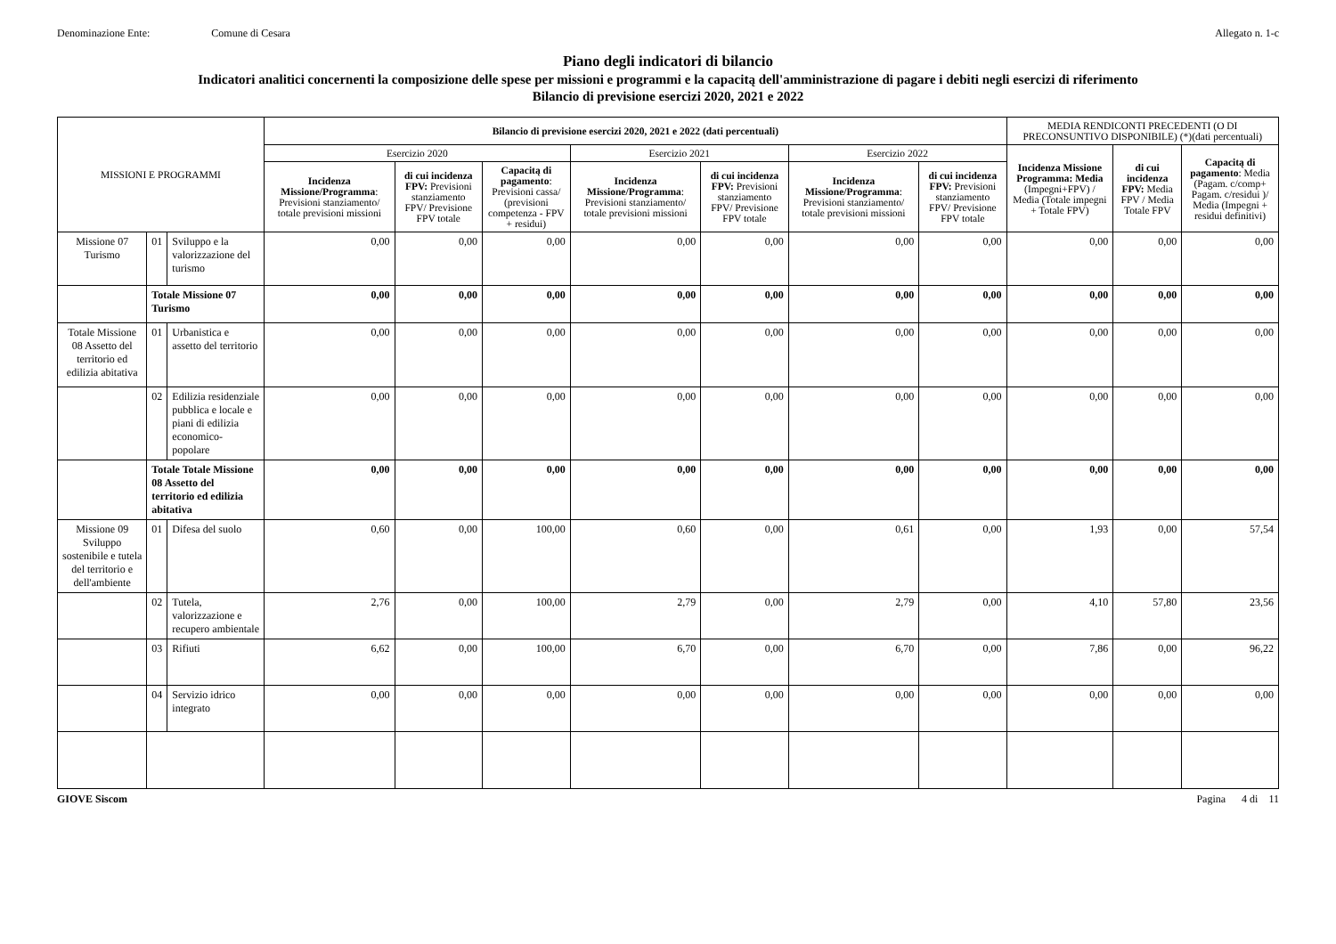Denominazione Ente: Comune di Cesara
Allegato n. 1-c
Piano degli indicatori di bilancio
Indicatori analitici concernenti la composizione delle spese per missioni e programmi e la capacitą dell'amministrazione di pagare i debiti negli esercizi di riferimento
Bilancio di previsione esercizi 2020, 2021 e 2022
| MISSIONI E PROGRAMMI | | | Bilancio di previsione esercizi 2020, 2021 e 2022 (dati percentuali) | | | | | | | MEDIA RENDICONTI PRECEDENTI (O DI PRECONSUNTIVO DISPONIBILE) (*)(dati percentuali) | | |
| --- | --- | --- | --- | --- | --- | --- | --- | --- | --- | --- | --- | --- |
| | | | Esercizio 2020 | | | Esercizio 2021 | | Esercizio 2022 | | Incidenza Missione Programma: Media (Impegni+FPV) / Media (Totale impegni + Totale FPV) | di cui incidenza FPV: Media FPV / Media Totale FPV | Capacitą di pagamento : Media (Pagam. c/comp+ Pagam. c/residui )/ Media (Impegni + residui definitivi) |
| | | | Incidenza Missione/Programma : Previsioni stanziamento/ totale previsioni missioni | di cui incidenza FPV: Previsioni stanziamento FPV/ Previsione FPV totale | Capacitą di pagamento : Previsioni cassa/ (previsioni competenza - FPV + residui) | Incidenza Missione/Programma : Previsioni stanziamento/ totale previsioni missioni | di cui incidenza FPV: Previsioni stanziamento FPV/ Previsione FPV totale | Incidenza Missione/Programma : Previsioni stanziamento/ totale previsioni missioni | di cui incidenza FPV: Previsioni stanziamento FPV/ Previsione FPV totale | | | |
| Missione 07 Turismo | 01 | Sviluppo e la valorizzazione del turismo | 0,00 | 0,00 | 0,00 | 0,00 | 0,00 | 0,00 | 0,00 | 0,00 | 0,00 | 0,00 |
| | Totale Missione 07 Turismo | | 0,00 | 0,00 | 0,00 | 0,00 | 0,00 | 0,00 | 0,00 | 0,00 | 0,00 | 0,00 |
| Totale Missione 08 Assetto del territorio ed edilizia abitativa | 01 | Urbanistica e assetto del territorio | 0,00 | 0,00 | 0,00 | 0,00 | 0,00 | 0,00 | 0,00 | 0,00 | 0,00 | 0,00 |
| | 02 | Edilizia residenziale pubblica e locale e piani di edilizia economico-popolare | 0,00 | 0,00 | 0,00 | 0,00 | 0,00 | 0,00 | 0,00 | 0,00 | 0,00 | 0,00 |
| | Totale Totale Missione 08 Assetto del territorio ed edilizia abitativa | | 0,00 | 0,00 | 0,00 | 0,00 | 0,00 | 0,00 | 0,00 | 0,00 | 0,00 | 0,00 |
| Missione 09 Sviluppo sostenibile e tutela del territorio e dell'ambiente | 01 | Difesa del suolo | 0,60 | 0,00 | 100,00 | 0,60 | 0,00 | 0,61 | 0,00 | 1,93 | 0,00 | 57,54 |
| | 02 | Tutela, valorizzazione e recupero ambientale | 2,76 | 0,00 | 100,00 | 2,79 | 0,00 | 2,79 | 0,00 | 4,10 | 57,80 | 23,56 |
| | 03 | Rifiuti | 6,62 | 0,00 | 100,00 | 6,70 | 0,00 | 6,70 | 0,00 | 7,86 | 0,00 | 96,22 |
| | 04 | Servizio idrico integrato | 0,00 | 0,00 | 0,00 | 0,00 | 0,00 | 0,00 | 0,00 | 0,00 | 0,00 | 0,00 |
GIOVE Siscom Pagina 4 di 11